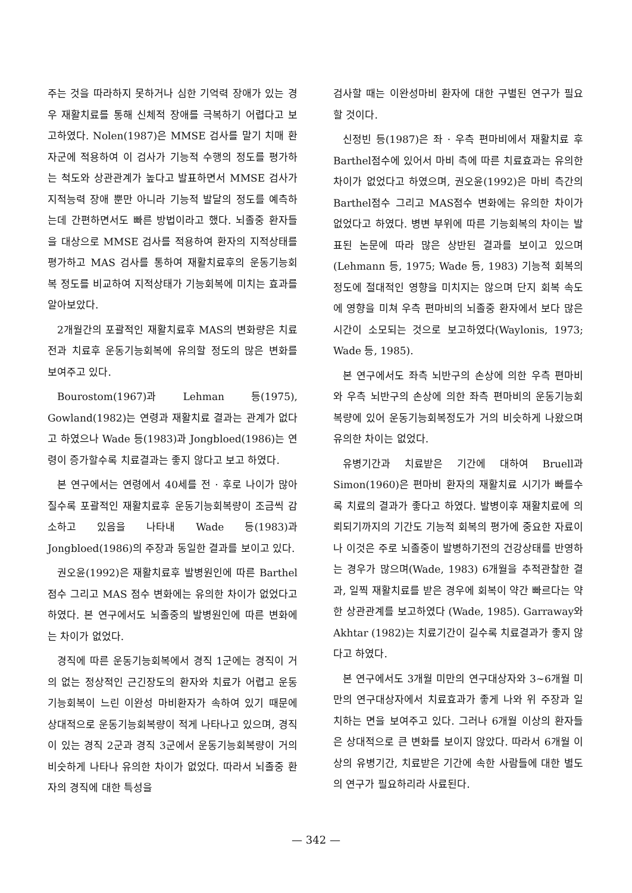주는 것을 따라하지 못하거나 심한 기억력 장애가 있는 경우 재활치료를 통해 신체적 장애를 극복하기 어렵다고 보고하였다. Nolen(1987)은 MMSE 검사를 말기 치매 환자군에 적용하여 이 검사가 기능적 수행의 정도를 평가하는 척도와 상관관계가 높다고 발표하면서 MMSE 검사가 지적능력 장애 뿐만 아니라 기능적 발달의 정도를 예측하는데 간편하면서도 빠른 방법이라고 했다. 뇌졸중 환자들을 대상으로 MMSE 검사를 적용하여 환자의 지적상태를 평가하고 MAS 검사를 통하여 재활치료후의 운동기능회복 정도를 비교하여 지적상태가 기능회복에 미치는 효과를 알아보았다.
2개월간의 포괄적인 재활치료후 MAS의 변화량은 치료전과 치료후 운동기능회복에 유의할 정도의 많은 변화를 보여주고 있다.
Bourostom(1967)과 Lehman 등(1975), Gowland(1982)는 연령과 재활치료 결과는 관계가 없다고 하였으나 Wade 등(1983)과 Jongbloed(1986)는 연령이 증가할수록 치료결과는 좋지 않다고 보고 하였다.
본 연구에서는 연령에서 40세를 전 · 후로 나이가 많아질수록 포괄적인 재활치료후 운동기능회복량이 조금씩 감소하고 있음을 나타내 Wade 등(1983)과 Jongbloed(1986)의 주장과 동일한 결과를 보이고 있다.
권오윤(1992)은 재활치료후 발병원인에 따른 Barthel 점수 그리고 MAS 점수 변화에는 유의한 차이가 없었다고 하였다. 본 연구에서도 뇌졸중의 발병원인에 따른 변화에는 차이가 없었다.
경직에 따른 운동기능회복에서 경직 1군에는 경직이 거의 없는 정상적인 근긴장도의 환자와 치료가 어렵고 운동기능회복이 느린 이완성 마비환자가 속하여 있기 때문에 상대적으로 운동기능회복량이 적게 나타나고 있으며, 경직이 있는 경직 2군과 경직 3군에서 운동기능회복량이 거의 비슷하게 나타나 유의한 차이가 없었다. 따라서 뇌졸중 환자의 경직에 대한 특성을
검사할 때는 이완성마비 환자에 대한 구별된 연구가 필요할 것이다.
신정빈 등(1987)은 좌 · 우측 편마비에서 재활치료 후 Barthel점수에 있어서 마비 측에 따른 치료효과는 유의한 차이가 없었다고 하였으며, 권오윤(1992)은 마비 측간의 Barthel점수 그리고 MAS점수 변화에는 유의한 차이가 없었다고 하였다. 병변 부위에 따른 기능회복의 차이는 발표된 논문에 따라 많은 상반된 결과를 보이고 있으며 (Lehmann 등, 1975; Wade 등, 1983) 기능적 회복의 정도에 절대적인 영향을 미치지는 않으며 단지 회복 속도에 영향을 미쳐 우측 편마비의 뇌졸중 환자에서 보다 많은 시간이 소모되는 것으로 보고하였다(Waylonis, 1973; Wade 등, 1985).
본 연구에서도 좌측 뇌반구의 손상에 의한 우측 편마비와 우측 뇌반구의 손상에 의한 좌측 편마비의 운동기능회복량에 있어 운동기능회복정도가 거의 비슷하게 나왔으며 유의한 차이는 없었다.
유병기간과 치료받은 기간에 대하여 Bruell과 Simon(1960)은 편마비 환자의 재활치료 시기가 빠를수록 치료의 결과가 좋다고 하였다. 발병이후 재활치료에 의뢰되기까지의 기간도 기능적 회복의 평가에 중요한 자료이나 이것은 주로 뇌졸중이 발병하기전의 건강상태를 반영하는 경우가 많으며(Wade, 1983) 6개월을 추적관찰한 결과, 일찍 재활치료를 받은 경우에 회복이 약간 빠르다는 약한 상관관계를 보고하였다 (Wade, 1985). Garraway와 Akhtar (1982)는 치료기간이 길수록 치료결과가 좋지 않다고 하였다.
본 연구에서도 3개월 미만의 연구대상자와 3~6개월 미만의 연구대상자에서 치료효과가 좋게 나와 위 주장과 일치하는 면을 보여주고 있다. 그러나 6개월 이상의 환자들은 상대적으로 큰 변화를 보이지 않았다. 따라서 6개월 이상의 유병기간, 치료받은 기간에 속한 사람들에 대한 별도의 연구가 필요하리라 사료된다.
— 342 —